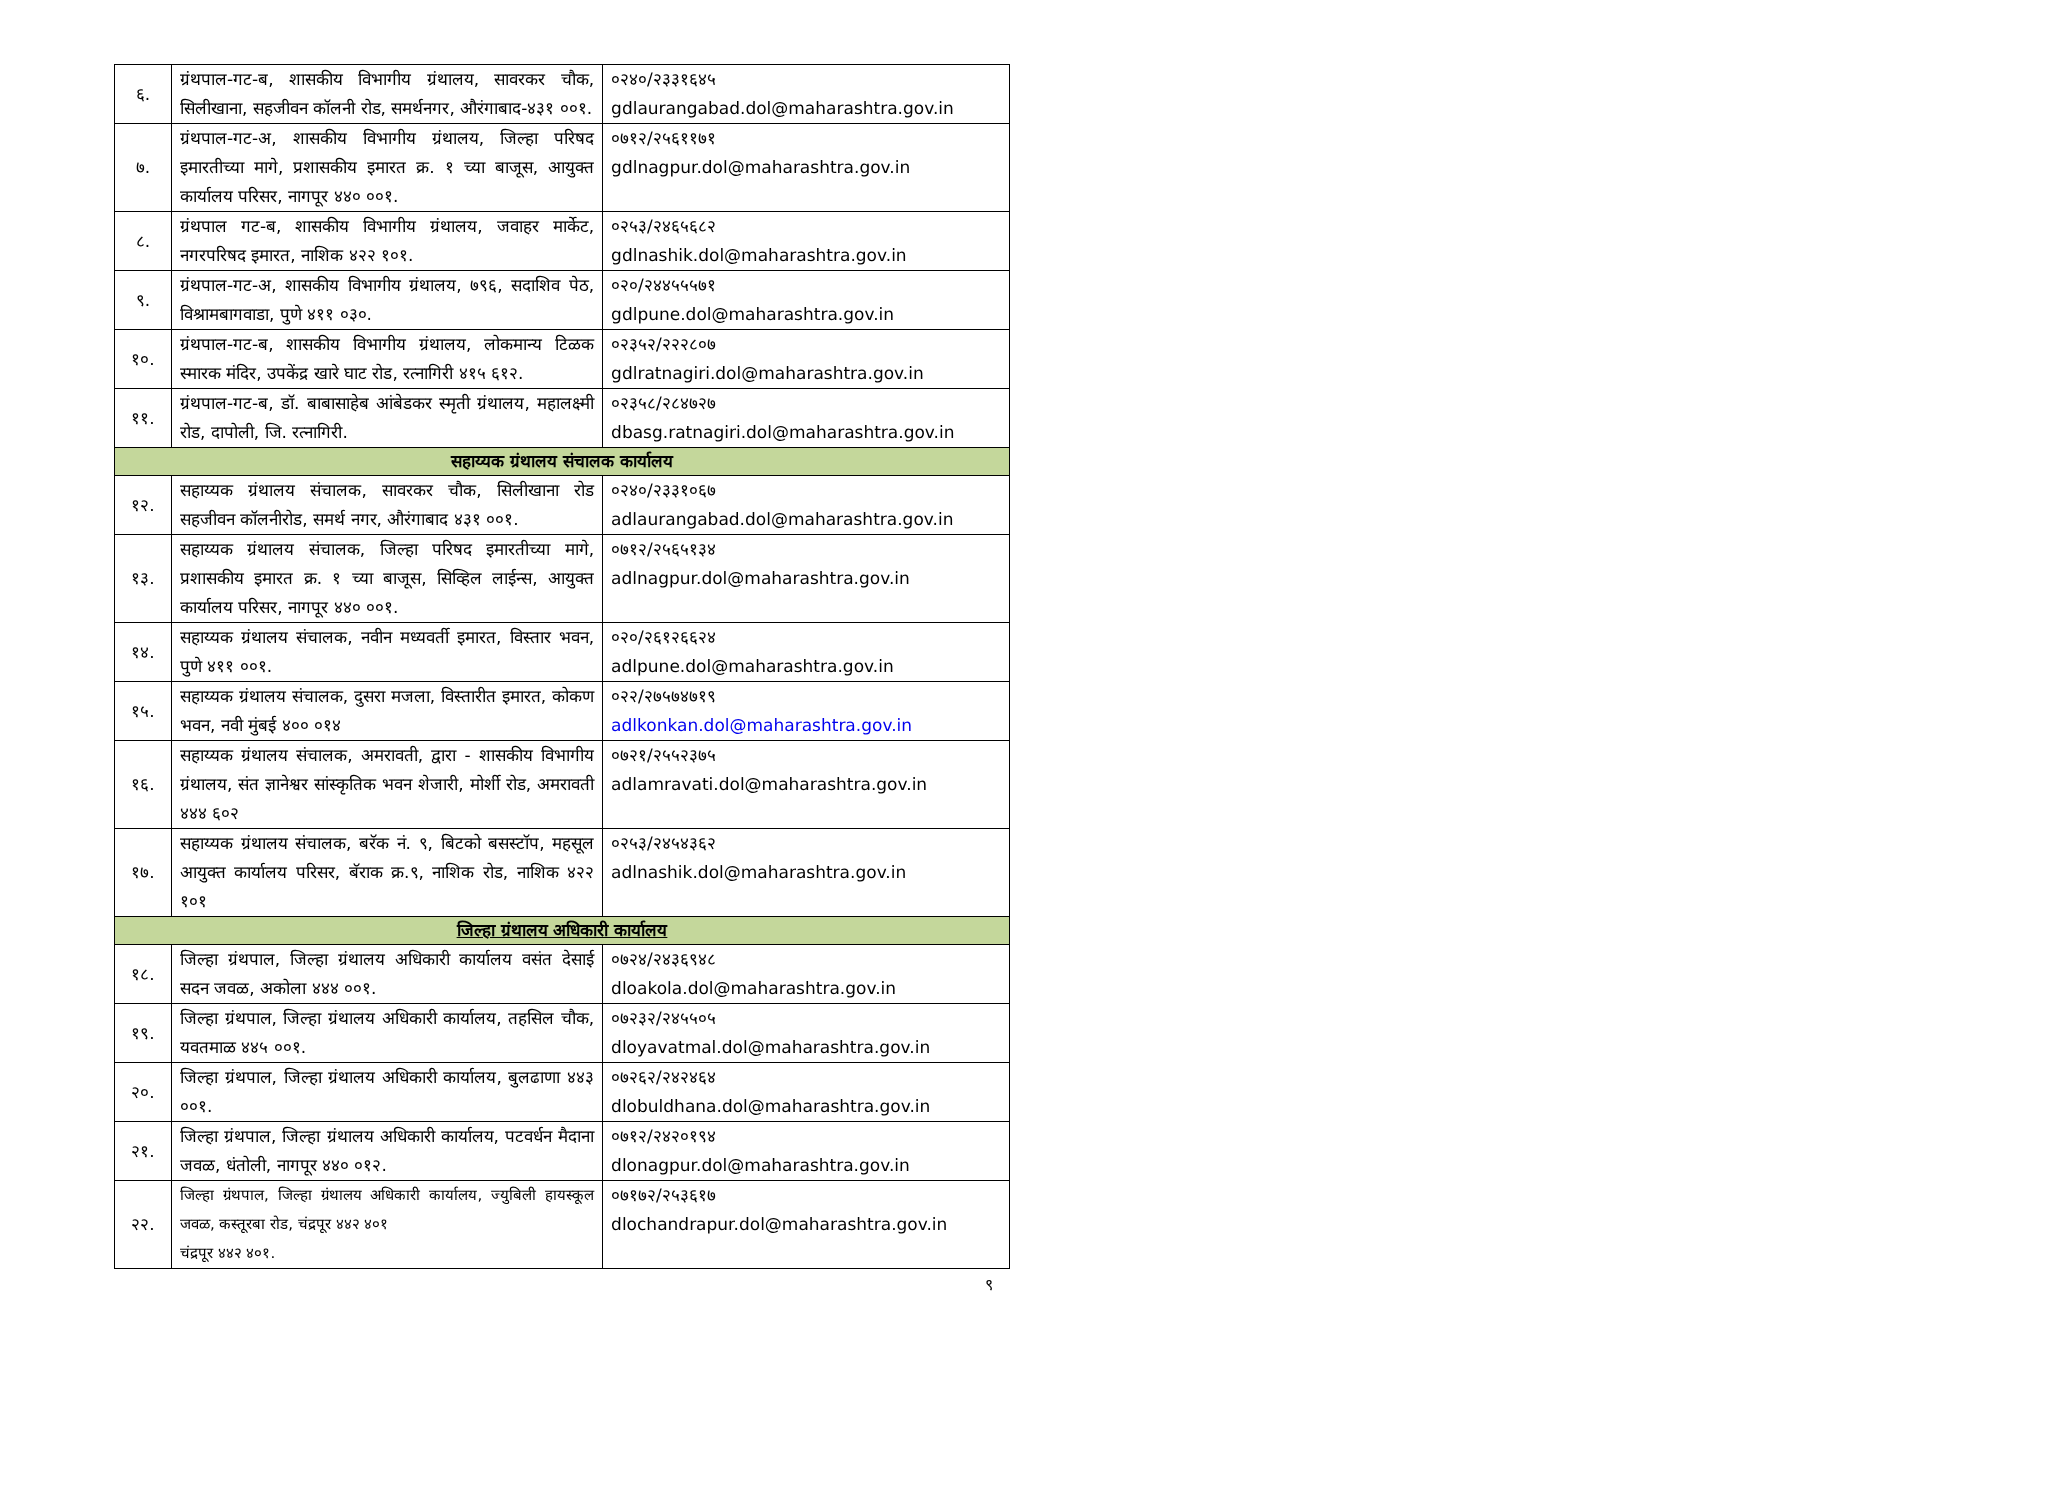| ६. | ग्रंथपाल-गट-ब, शासकीय विभागीय ग्रंथालय, सावरकर चौक, सिलीखाना, सहजीवन कॉलनी रोड, समर्थनगर, औरंगाबाद-४३१ ००१. | ०२४०/२३३१६४५ gdlaurangabad.dol@maharashtra.gov.in |
| ७. | ग्रंथपाल-गट-अ, शासकीय विभागीय ग्रंथालय, जिल्हा परिषद इमारतीच्या मागे, प्रशासकीय इमारत क्र. १ च्या बाजूस, आयुक्त कार्यालय परिसर, नागपूर ४४० ००१. | ०७१२/२५६११७१ gdlnagpur.dol@maharashtra.gov.in |
| ८. | ग्रंथपाल गट-ब, शासकीय विभागीय ग्रंथालय, जवाहर मार्केट, नगरपरिषद इमारत, नाशिक ४२२ १०१. | ०२५३/२४६५६८२ gdlnashik.dol@maharashtra.gov.in |
| ९. | ग्रंथपाल-गट-अ, शासकीय विभागीय ग्रंथालय, ७९६, सदाशिव पेठ, विश्रामबागवाडा, पुणे ४११ ०३०. | ०२०/२४४५५५७१ gdlpune.dol@maharashtra.gov.in |
| १०. | ग्रंथपाल-गट-ब, शासकीय विभागीय ग्रंथालय, लोकमान्य टिळक स्मारक मंदिर, उपकेंद्र खारे घाट रोड, रत्नागिरी ४१५ ६१२. | ०२३५२/२२२८०७ gdlratnagiri.dol@maharashtra.gov.in |
| ११. | ग्रंथपाल-गट-ब, डॉ. बाबासाहेब आंबेडकर स्मृती ग्रंथालय, महालक्ष्मी रोड, दापोली, जि. रत्नागिरी. | ०२३५८/२८४७२७ dbasg.ratnagiri.dol@maharashtra.gov.in |
| सहाय्यक ग्रंथालय संचालक कार्यालय | | |
| १२. | सहाय्यक ग्रंथालय संचालक, सावरकर चौक, सिलीखाना रोड सहजीवन कॉलनीरोड, समर्थ नगर, औरंगाबाद ४३१ ००१. | ०२४०/२३३१०६७ adlaurangabad.dol@maharashtra.gov.in |
| १३. | सहाय्यक ग्रंथालय संचालक, जिल्हा परिषद इमारतीच्या मागे, प्रशासकीय इमारत क्र. १ च्या बाजूस, सिव्हिल लाईन्स, आयुक्त कार्यालय परिसर, नागपूर ४४० ००१. | ०७१२/२५६५१३४ adlnagpur.dol@maharashtra.gov.in |
| १४. | सहाय्यक ग्रंथालय संचालक, नवीन मध्यवर्ती इमारत, विस्तार भवन, पुणे ४११ ००१. | ०२०/२६१२६६२४ adlpune.dol@maharashtra.gov.in |
| १५. | सहाय्यक ग्रंथालय संचालक, दुसरा मजला, विस्तारीत इमारत, कोकण भवन, नवी मुंबई ४०० ०१४ | ०२२/२७५७४७१९ adlkonkan.dol@maharashtra.gov.in |
| १६. | सहाय्यक ग्रंथालय संचालक, अमरावती, द्वारा - शासकीय विभागीय ग्रंथालय, संत ज्ञानेश्वर सांस्कृतिक भवन शेजारी, मोर्शी रोड, अमरावती ४४४ ६०२ | ०७२१/२५५२३७५ adlamravati.dol@maharashtra.gov.in |
| १७. | सहाय्यक ग्रंथालय संचालक, बरॅक नं. ९, बिटको बसस्टॉप, महसूल आयुक्त कार्यालय परिसर, बॅराक क्र.९, नाशिक रोड, नाशिक ४२२ १०१ | ०२५३/२४५४३६२ adlnashik.dol@maharashtra.gov.in |
| जिल्हा ग्रंथालय अधिकारी कार्यालय | | |
| १८. | जिल्हा ग्रंथपाल, जिल्हा ग्रंथालय अधिकारी कार्यालय वसंत देसाई सदन जवळ, अकोला ४४४ ००१. | ०७२४/२४३६९४८ dloakola.dol@maharashtra.gov.in |
| १९. | जिल्हा ग्रंथपाल, जिल्हा ग्रंथालय अधिकारी कार्यालय, तहसिल चौक, यवतमाळ ४४५ ००१. | ०७२३२/२४५५०५ dloyavatmal.dol@maharashtra.gov.in |
| २०. | जिल्हा ग्रंथपाल, जिल्हा ग्रंथालय अधिकारी कार्यालय, बुलढाणा ४४३ ००१. | ०७२६२/२४२४६४ dlobuldhana.dol@maharashtra.gov.in |
| २१. | जिल्हा ग्रंथपाल, जिल्हा ग्रंथालय अधिकारी कार्यालय, पटवर्धन मैदाना जवळ, धंतोली, नागपूर ४४० ०१२. | ०७१२/२४२०१९४ dlonagpur.dol@maharashtra.gov.in |
| २२. | जिल्हा ग्रंथपाल, जिल्हा ग्रंथालय अधिकारी कार्यालय, ज्युबिली हायस्कूल जवळ, कस्तूरबा रोड, चंद्रपूर ४४२ ४०१ चंद्रपूर ४४२ ४०१. | ०७१७२/२५३६१७ dlochandrapur.dol@maharashtra.gov.in |
९